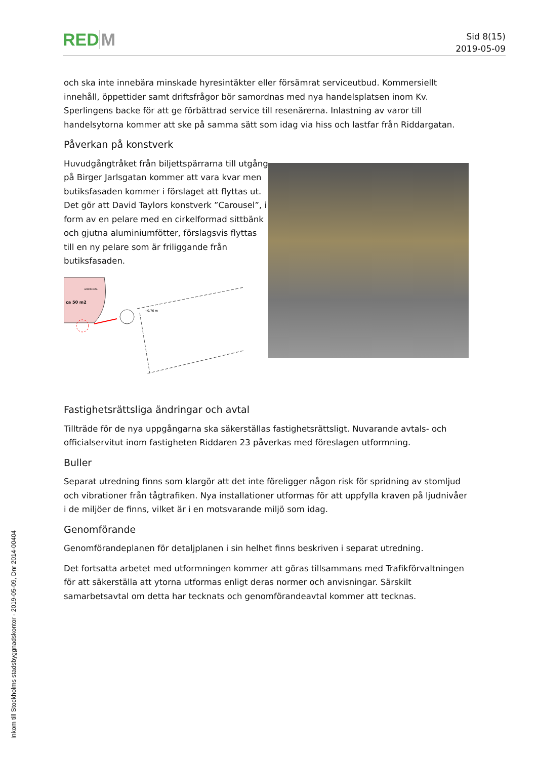RED M
Sid 8(15)
2019-05-09
och ska inte innebära minskade hyresintäkter eller försämrat serviceutbud. Kommersiellt innehåll, öppettider samt driftsfrågor bör samordnas med nya handelsplatsen inom Kv. Sperlingens backe för att ge förbättrad service till resenärerna. Inlastning av varor till handelsytorna kommer att ske på samma sätt som idag via hiss och lastfar från Riddargatan.
Påverkan på konstverk
Huvudgångtråket från biljettspärrarna till utgång på Birger Jarlsgatan kommer att vara kvar men butiksfasaden kommer i förslaget att flyttas ut. Det gör att David Taylors konstverk ”Carousel”, i form av en pelare med en cirkelformad sittbänk och gjutna aluminiumfötter, förslagsvis flyttas till en ny pelare som är friliggande från butiksfasaden.
ca 50 m2
HANDELSYTA
+0,76 m
Fastighetsrättsliga ändringar och avtal
Tillträde för de nya uppgångarna ska säkerställas fastighetsrättsligt. Nuvarande avtals- och officialservitut inom fastigheten Riddaren 23 påverkas med föreslagen utformning.
Buller
Separat utredning finns som klargör att det inte föreligger någon risk för spridning av stomljud och vibrationer från tågtrafiken. Nya installationer utformas för att uppfylla kraven på ljudnivåer i de miljöer de finns, vilket är i en motsvarande miljö som idag.
Genomförande
Genomförandeplanen för detaljplanen i sin helhet finns beskriven i separat utredning.
Det fortsatta arbetet med utformningen kommer att göras tillsammans med Trafikförvaltningen för att säkerställa att ytorna utformas enligt deras normer och anvisningar. Särskilt samarbetsavtal om detta har tecknats och genomförandeavtal kommer att tecknas.
Inkom till Stockholms stadsbyggnadskontor - 2019-05-09, Dnr 2014-00404